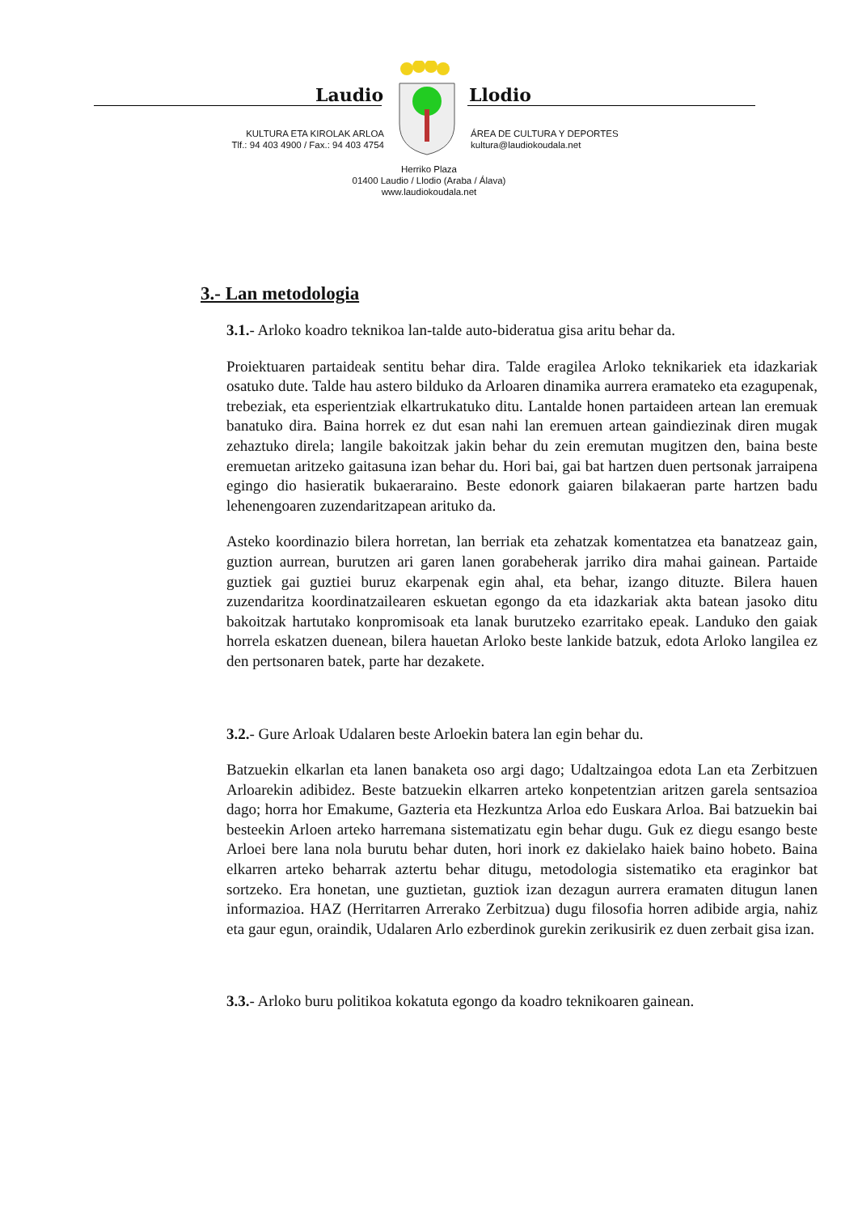Laudio Llodio
KULTURA ETA KIROLAK ARLOA
Tlf.: 94 403 4900 / Fax.: 94 403 4754
ÁREA DE CULTURA Y DEPORTES
kultura@laudiokoudala.net
Herriko Plaza
01400 Laudio / Llodio (Araba / Álava)
www.laudiokoudala.net
3.- Lan metodologia
3.1.- Arloko koadro teknikoa lan-talde auto-bideratua gisa aritu behar da.
Proiektuaren partaideak sentitu behar dira. Talde eragilea Arloko teknikariek eta idazkariak osatuko dute. Talde hau astero bilduko da Arloaren dinamika aurrera eramateko eta ezagupenak, trebeziak, eta esperientziak elkartrukatuko ditu. Lantalde honen partaideen artean lan eremuak banatuko dira. Baina horrek ez dut esan nahi lan eremuen artean gaindiezinak diren mugak zehaztuko direla; langile bakoitzak jakin behar du zein eremutan mugitzen den, baina beste eremuetan aritzeko gaitasuna izan behar du. Hori bai, gai bat hartzen duen pertsonak jarraipena egingo dio hasieratik bukaeraraino. Beste edonork gaiaren bilakaeran parte hartzen badu lehenengoaren zuzendaritzapean arituko da.
Asteko koordinazio bilera horretan, lan berriak eta zehatzak komentatzea eta banatzeaz gain, guztion aurrean, burutzen ari garen lanen gorabeherak jarriko dira mahai gainean. Partaide guztiek gai guztiei buruz ekarpenak egin ahal, eta behar, izango dituzte. Bilera hauen zuzendaritza koordinatzailearen eskuetan egongo da eta idazkariak akta batean jasoko ditu bakoitzak hartutako konpromisoak eta lanak burutzeko ezarritako epeak. Landuko den gaiak horrela eskatzen duenean, bilera hauetan Arloko beste lankide batzuk, edota Arloko langilea ez den pertsonaren batek, parte har dezakete.
3.2.- Gure Arloak Udalaren beste Arloekin batera lan egin behar du.
Batzuekin elkarlan eta lanen banaketa oso argi dago; Udaltzaingoa edota Lan eta Zerbitzuen Arloarekin adibidez. Beste batzuekin elkarren arteko konpetentzian aritzen garela sentsazioa dago; horra hor Emakume, Gazteria eta Hezkuntza Arloa edo Euskara Arloa. Bai batzuekin bai besteekin Arloen arteko harremana sistematizatu egin behar dugu. Guk ez diegu esango beste Arloei bere lana nola burutu behar duten, hori inork ez dakielako haiek baino hobeto. Baina elkarren arteko beharrak aztertu behar ditugu, metodologia sistematiko eta eraginkor bat sortzeko. Era honetan, une guztietan, guztiok izan dezagun aurrera eramaten ditugun lanen informazioa. HAZ (Herritarren Arrerako Zerbitzua) dugu filosofia horren adibide argia, nahiz eta gaur egun, oraindik, Udalaren Arlo ezberdinok gurekin zerikusirik ez duen zerbait gisa izan.
3.3.- Arloko buru politikoa kokatuta egongo da koadro teknikoaren gainean.